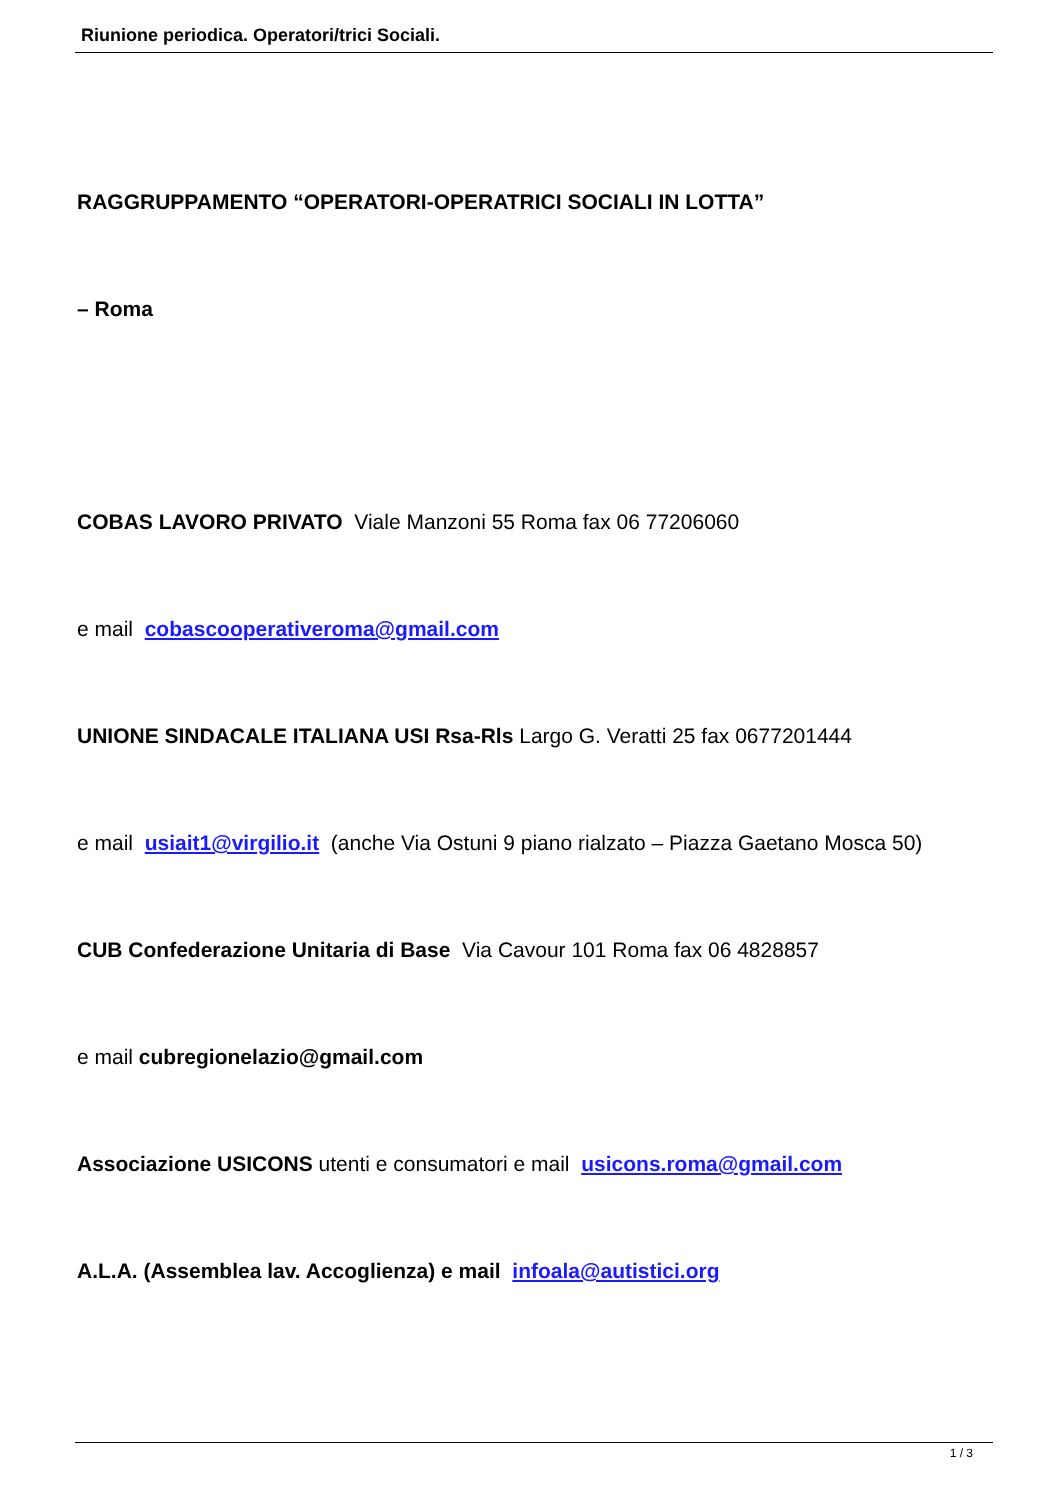Riunione periodica. Operatori/trici Sociali.
RAGGRUPPAMENTO “OPERATORI-OPERATRICI SOCIALI IN LOTTA”
– Roma
COBAS LAVORO PRIVATO Viale Manzoni 55 Roma fax 06 77206060
e mail cobascooperativeroma@gmail.com
UNIONE SINDACALE ITALIANA USI Rsa-Rls Largo G. Veratti 25 fax 0677201444
e mail usiait1@virgilio.it (anche Via Ostuni 9 piano rialzato – Piazza Gaetano Mosca 50)
CUB Confederazione Unitaria di Base Via Cavour 101 Roma fax 06 4828857
e mail cubregionelazio@gmail.com
Associazione USICONS utenti e consumatori e mail usicons.roma@gmail.com
A.L.A. (Assemblea lav. Accoglienza) e mail infoala@autistici.org
1 / 3